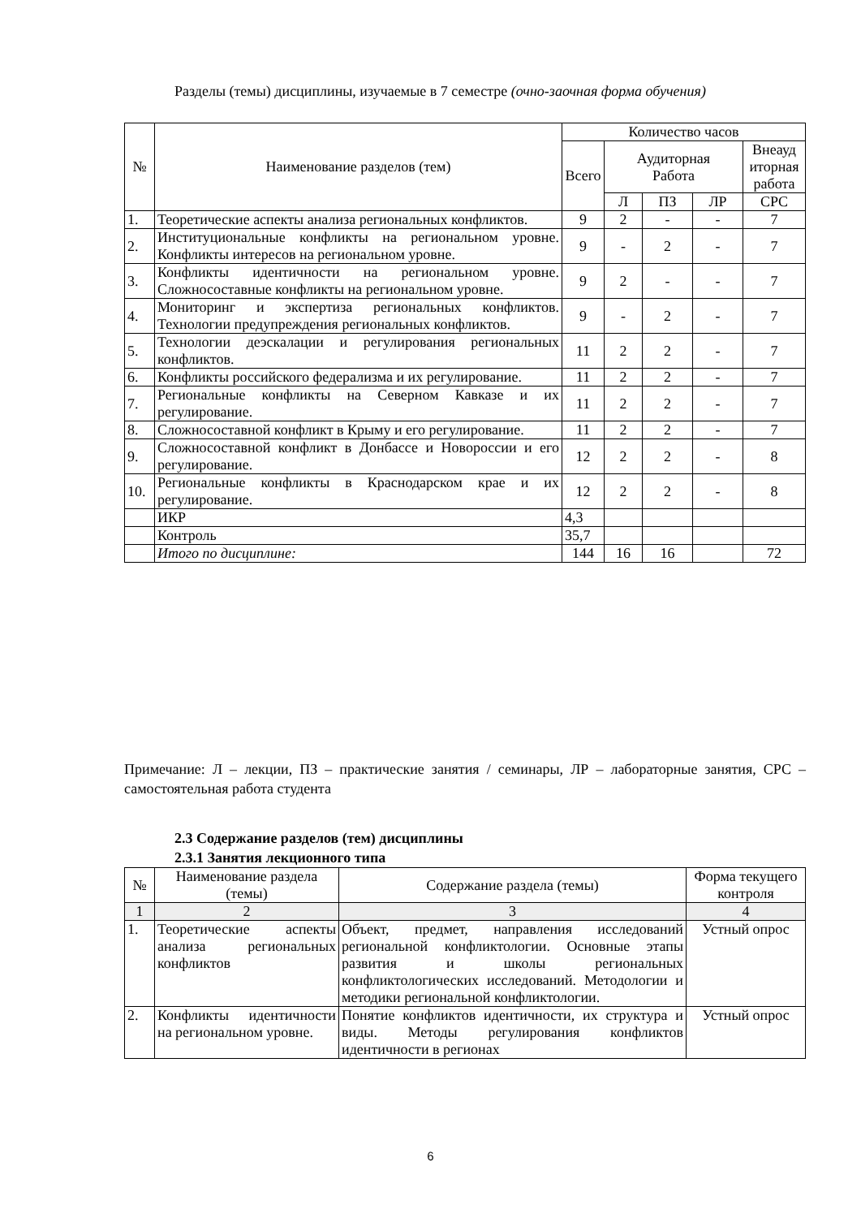Разделы (темы) дисциплины, изучаемые в 7 семестре (очно-заочная форма обучения)
| № | Наименование разделов (тем) | Количество часов | | | | |
| --- | --- | --- | --- | --- | --- | --- |
| | | Всего | Аудиторная Работа | | | Внеауд иторная работа |
| | | | Л | ПЗ | ЛР | СРС |
| 1. | Теоретические аспекты анализа региональных конфликтов. | 9 | 2 | - | - | 7 |
| 2. | Институциональные конфликты на региональном уровне. Конфликты интересов на региональном уровне. | 9 | - | 2 | - | 7 |
| 3. | Конфликты идентичности на региональном уровне. Сложносоставные конфликты на региональном уровне. | 9 | 2 | - | - | 7 |
| 4. | Мониторинг и экспертиза региональных конфликтов. Технологии предупреждения региональных конфликтов. | 9 | - | 2 | - | 7 |
| 5. | Технологии деэскалации и регулирования региональных конфликтов. | 11 | 2 | 2 | - | 7 |
| 6. | Конфликты российского федерализма и их регулирование. | 11 | 2 | 2 | - | 7 |
| 7. | Региональные конфликты на Северном Кавказе и их регулирование. | 11 | 2 | 2 | - | 7 |
| 8. | Сложносоставной конфликт в Крыму и его регулирование. | 11 | 2 | 2 | - | 7 |
| 9. | Сложносоставной конфликт в Донбассе и Новороссии и его регулирование. | 12 | 2 | 2 | - | 8 |
| 10. | Региональные конфликты в Краснодарском крае и их регулирование. | 12 | 2 | 2 | - | 8 |
| | ИКР | 4,3 | | | | |
| | Контроль | 35,7 | | | | |
| | Итого по дисциплине: | 144 | 16 | 16 | | 72 |
Примечание: Л – лекции, ПЗ – практические занятия / семинары, ЛР – лабораторные занятия, СРС – самостоятельная работа студента
2.3 Содержание разделов (тем) дисциплины
2.3.1 Занятия лекционного типа
| № | Наименование раздела (темы) | Содержание раздела (темы) | Форма текущего контроля |
| 1 | 2 | 3 | 4 |
| 1. | Теоретические аспекты анализа региональных конфликтов | Объект, предмет, направления исследований региональной конфликтологии. Основные этапы развития и школы региональных конфликтологических исследований. Методологии и методики региональной конфликтологии. | Устный опрос |
| 2. | Конфликты идентичности на региональном уровне. | Понятие конфликтов идентичности, их структура и виды. Методы регулирования конфликтов идентичности в регионах | Устный опрос |
6